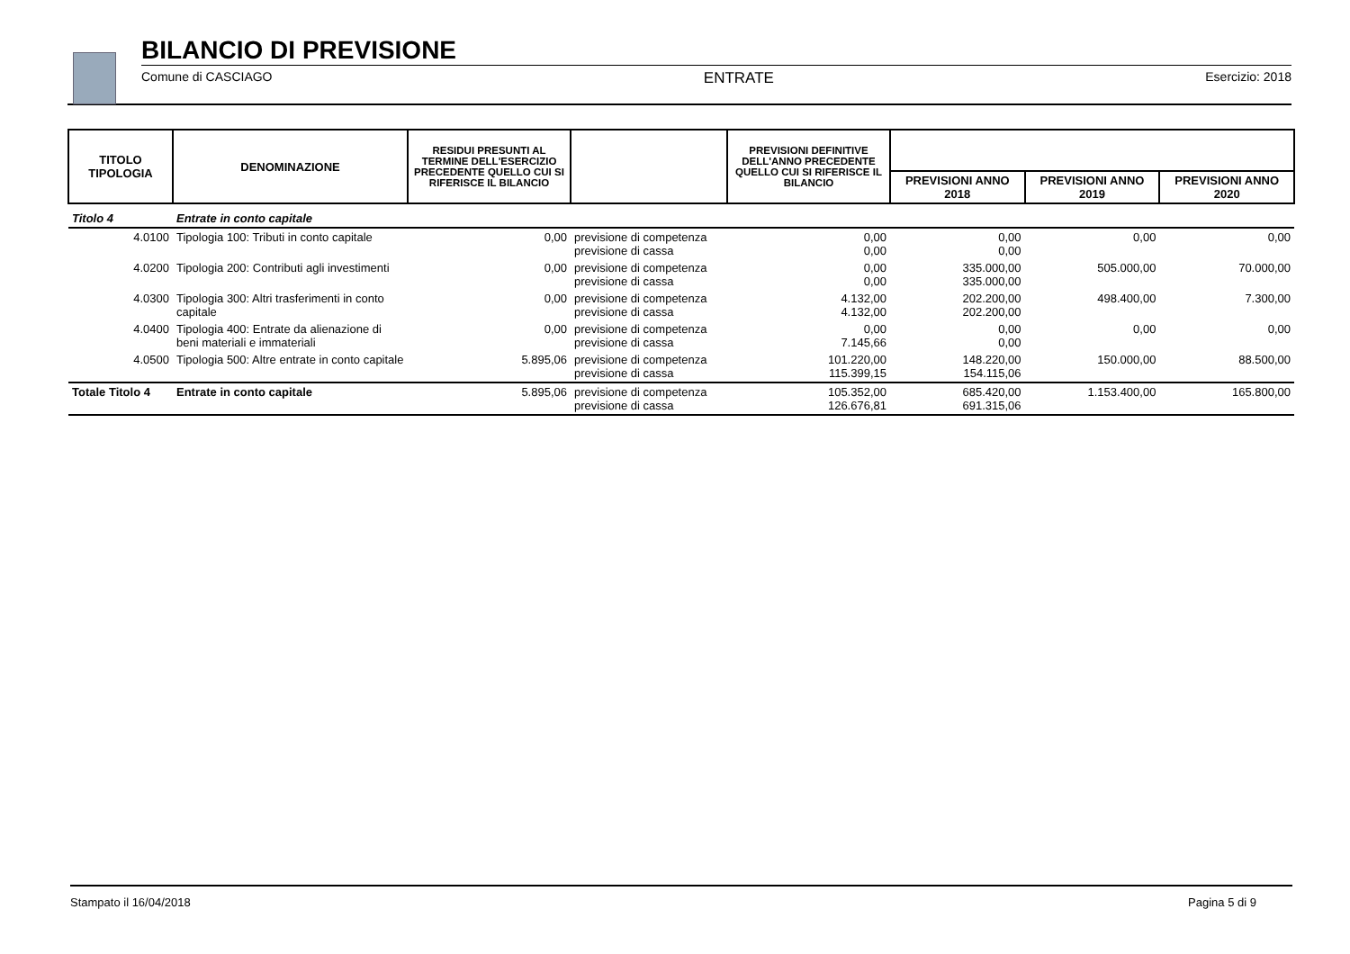BILANCIO DI PREVISIONE
Comune di CASCIAGO ENTRATE Esercizio: 2018
| TITOLO TIPOLOGIA | DENOMINAZIONE | RESIDUI PRESUNTI AL TERMINE DELL'ESERCIZIO PRECEDENTE QUELLO CUI SI RIFERISCE IL BILANCIO | | PREVISIONI DEFINITIVE DELL'ANNO PRECEDENTE QUELLO CUI SI RIFERISCE IL BILANCIO | | | |
| --- | --- | --- | --- | --- | --- | --- | --- |
| | | | | | PREVISIONI ANNO 2018 | PREVISIONI ANNO 2019 | PREVISIONI ANNO 2020 |
| Titolo 4 | Entrate in conto capitale | | | | | | |
| 4.0100 | Tipologia 100: Tributi in conto capitale | 0,00 | previsione di competenza previsione di cassa | 0,00 0,00 | 0,00 0,00 | 0,00 | 0,00 |
| 4.0200 | Tipologia 200: Contributi agli investimenti | 0,00 | previsione di competenza previsione di cassa | 0,00 0,00 | 335.000,00 335.000,00 | 505.000,00 | 70.000,00 |
| 4.0300 | Tipologia 300: Altri trasferimenti in conto capitale | 0,00 | previsione di competenza previsione di cassa | 4.132,00 4.132,00 | 202.200,00 202.200,00 | 498.400,00 | 7.300,00 |
| 4.0400 | Tipologia 400: Entrate da alienazione di beni materiali e immateriali | 0,00 | previsione di competenza previsione di cassa | 0,00 7.145,66 | 0,00 0,00 | 0,00 | 0,00 |
| 4.0500 | Tipologia 500: Altre entrate in conto capitale | 5.895,06 | previsione di competenza previsione di cassa | 101.220,00 115.399,15 | 148.220,00 154.115,06 | 150.000,00 | 88.500,00 |
| Totale Titolo 4 | Entrate in conto capitale | 5.895,06 | previsione di competenza previsione di cassa | 105.352,00 126.676,81 | 685.420,00 691.315,06 | 1.153.400,00 | 165.800,00 |
Stampato il 16/04/2018 Pagina 5 di 9